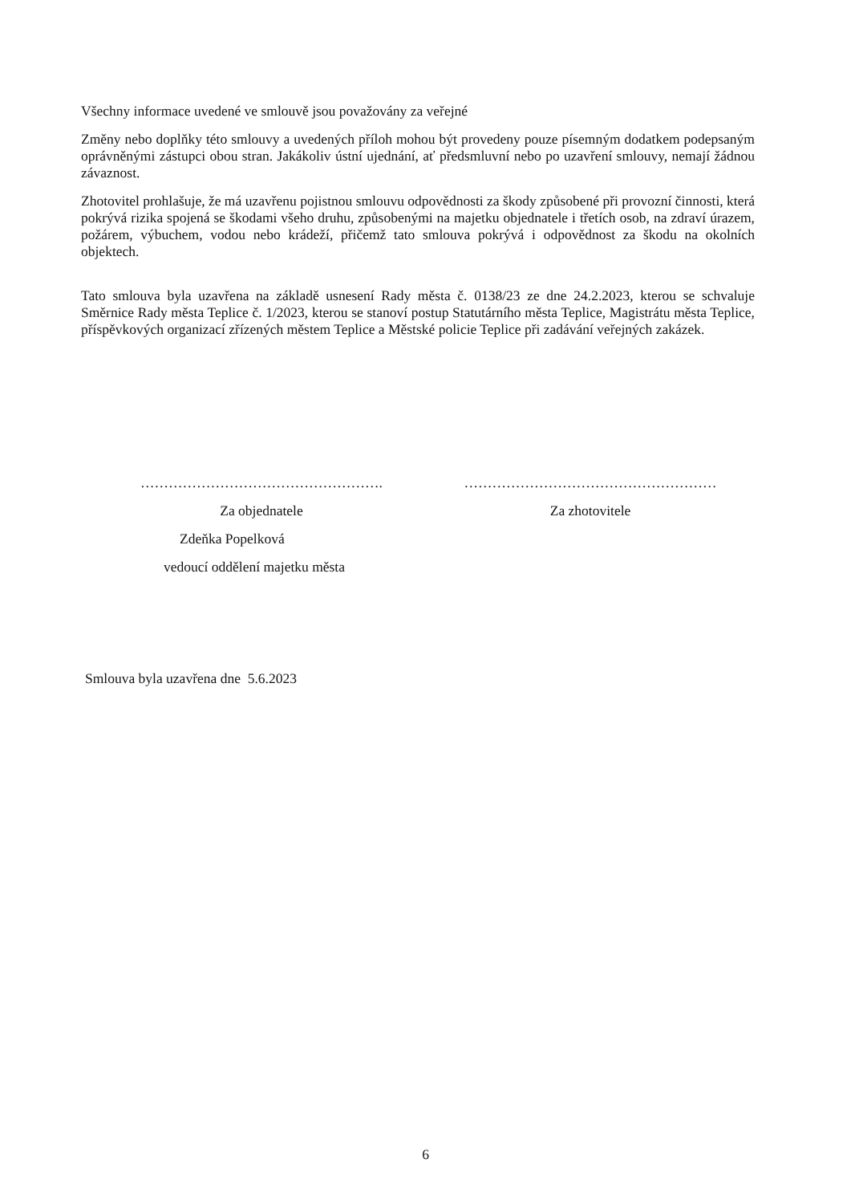Všechny informace uvedené ve smlouvě jsou považovány za veřejné
Změny nebo doplňky této smlouvy a uvedených příloh mohou být provedeny pouze písemným dodatkem podepsaným oprávněnými zástupci obou stran. Jakákoliv ústní ujednání, ať předsmluvní nebo po uzavření smlouvy, nemají žádnou závaznost.
Zhotovitel prohlašuje, že má uzavřenu pojistnou smlouvu odpovědnosti za škody způsobené při provozní činnosti, která pokrývá rizika spojená se škodami všeho druhu, způsobenými na majetku objednatele i třetích osob, na zdraví úrazem, požárem, výbuchem, vodou nebo krádeží, přičemž tato smlouva pokrývá i odpovědnost za škodu na okolních objektech.
Tato smlouva byla uzavřena na základě usnesení Rady města č. 0138/23 ze dne 24.2.2023, kterou se schvaluje Směrnice Rady města Teplice č. 1/2023, kterou se stanoví postup Statutárního města Teplice, Magistrátu města Teplice, příspěvkových organizací zřízených městem Teplice a Městské policie Teplice při zadávání veřejných zakázek.
……………………………………………. ………………………………………………
Za objednatele Za zhotovitele
Zdeňka Popelková
vedoucí oddělení majetku města
Smlouva byla uzavřena dne 5.6.2023
6